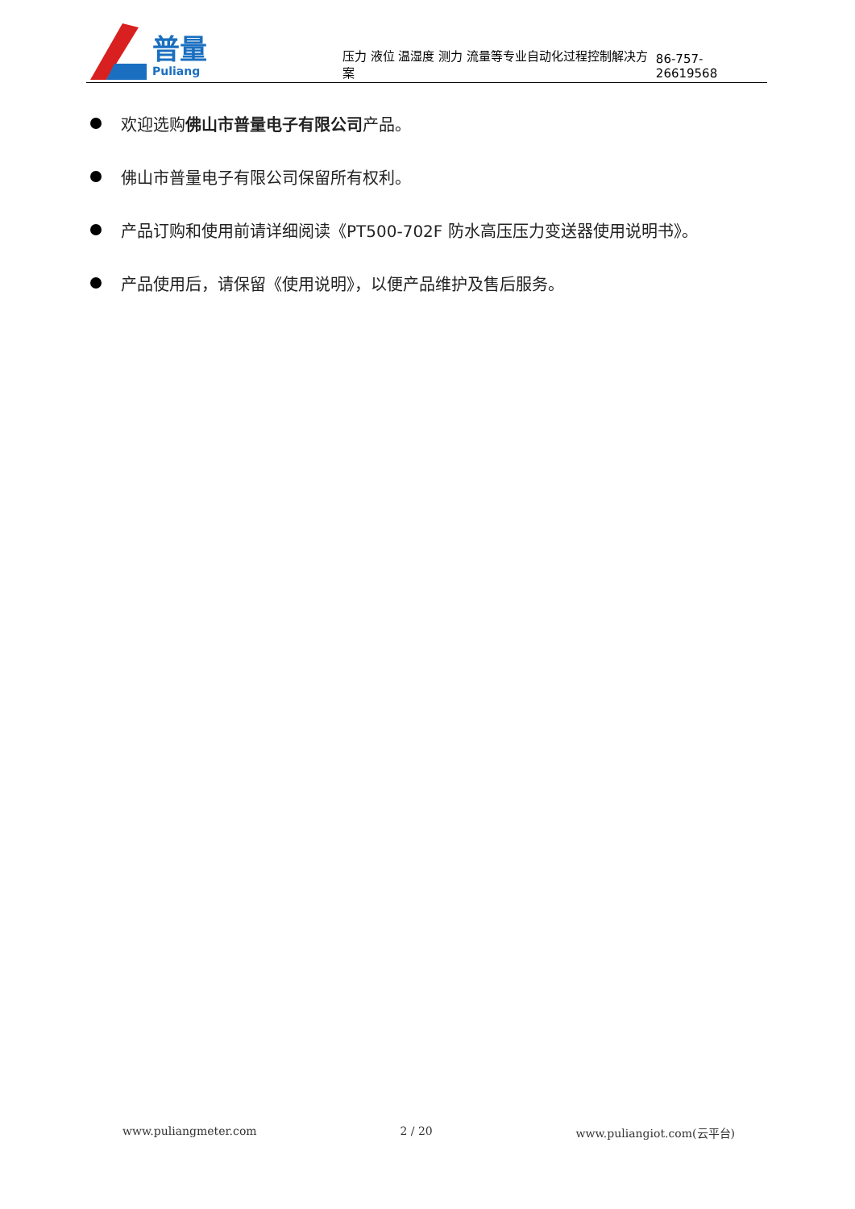普量
Puliang
压力 液位 温湿度 测力 流量等专业自动化过程控制解决方案
86-757-26619568
欢迎选购 佛山市普量电子有限公司 产品。
佛山市普量电子有限公司保留所有权利。
产品订购和使用前请详细阅读《PT500-702F 防水高压压力变送器使用说明书》。
产品使用后，请保留《使用说明》，以便产品维护及售后服务。
www.puliangmeter.com 2 / 20 www.puliangiot.com(云平台)